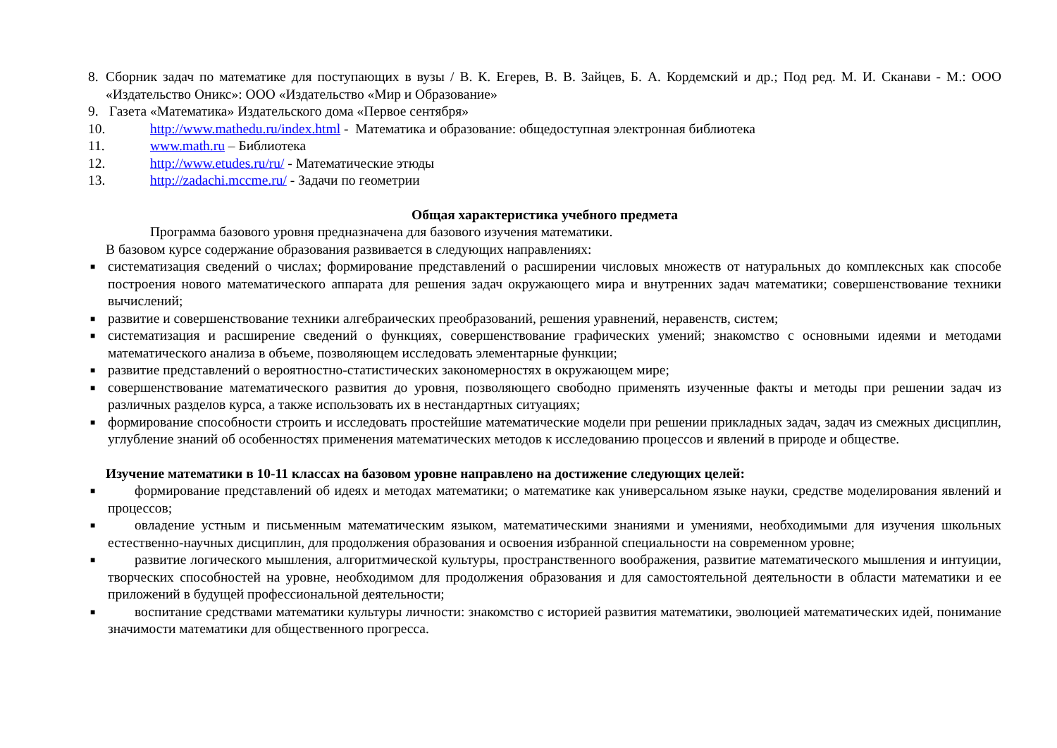8. Сборник задач по математике для поступающих в вузы / В. К. Егерев, В. В. Зайцев, Б. А. Кордемский и др.; Под ред. М. И. Сканави - М.: ООО «Издательство Оникс»: ООО «Издательство «Мир и Образование»
9. Газета «Математика» Издательского дома «Первое сентября»
10. http://www.mathedu.ru/index.html - Математика и образование: общедоступная электронная библиотека
11. www.math.ru – Библиотека
12. http://www.etudes.ru/ru/ - Математические этюды
13. http://zadachi.mccme.ru/ - Задачи по геометрии
Общая характеристика учебного предмета
Программа базового уровня предназначена для базового изучения математики.
В базовом курсе содержание образования развивается в следующих направлениях:
■ систематизация сведений о числах; формирование представлений о расширении числовых множеств от натуральных до комплексных как способе построения нового математического аппарата для решения задач окружающего мира и внутренних задач математики; совершенствование техники вычислений;
■ развитие и совершенствование техники алгебраических преобразований, решения уравнений, неравенств, систем;
■ систематизация и расширение сведений о функциях, совершенствование графических умений; знакомство с основными идеями и методами математического анализа в объеме, позволяющем исследовать элементарные функции;
■ развитие представлений о вероятностно-статистических закономерностях в окружающем мире;
■ совершенствование математического развития до уровня, позволяющего свободно применять изученные факты и методы при решении задач из различных разделов курса, а также использовать их в нестандартных ситуациях;
■ формирование способности строить и исследовать простейшие математические модели при решении прикладных задач, задач из смежных дисциплин, углубление знаний об особенностях применения математических методов к исследованию процессов и явлений в природе и обществе.
Изучение математики в 10-11 классах на базовом уровне направлено на достижение следующих целей:
■ формирование представлений об идеях и методах математики; о математике как универсальном языке науки, средстве моделирования явлений и процессов;
■ овладение устным и письменным математическим языком, математическими знаниями и умениями, необходимыми для изучения школьных естественно-научных дисциплин, для продолжения образования и освоения избранной специальности на современном уровне;
■ развитие логического мышления, алгоритмической культуры, пространственного воображения, развитие математического мышления и интуиции, творческих способностей на уровне, необходимом для продолжения образования и для самостоятельной деятельности в области математики и ее приложений в будущей профессиональной деятельности;
■ воспитание средствами математики культуры личности: знакомство с историей развития математики, эволюцией математических идей, понимание значимости математики для общественного прогресса.